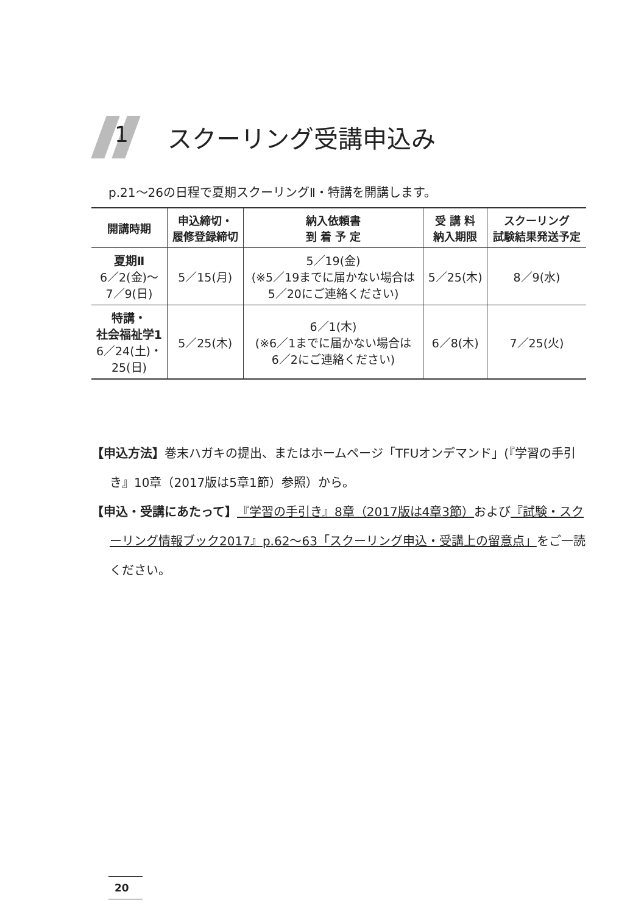1
スクーリング受講申込み
p.21～26の日程で夏期スクーリングⅡ・特講を開講します。
| 開講時期 | 申込締切・ 履修登録締切 | 納入依頼書 到 着 予 定 | 受 講 料 納入期限 | スクーリング 試験結果発送予定 |
| --- | --- | --- | --- | --- |
| 夏期Ⅱ 6／2(金)～ 7／9(日) | 5／15(月) | 5／19(金) (※5／19までに届かない場合は 5／20にご連絡ください) | 5／25(木) | 8／9(水) |
| 特講・ 社会福祉学1 6／24(土)・ 25(日) | 5／25(木) | 6／1(木) (※6／1までに届かない場合は 6／2にご連絡ください) | 6／8(木) | 7／25(火) |
【申込方法】巻末ハガキの提出、またはホームページ「TFUオンデマンド」(『学習の手引き』10章（2017版は5章1節）参照）から。
【申込・受講にあたって】『学習の手引き』8章（2017版は4章3節）および『試験・スクーリング情報ブック2017』p.62～63「スクーリング申込・受講上の留意点」をご一読ください。
20